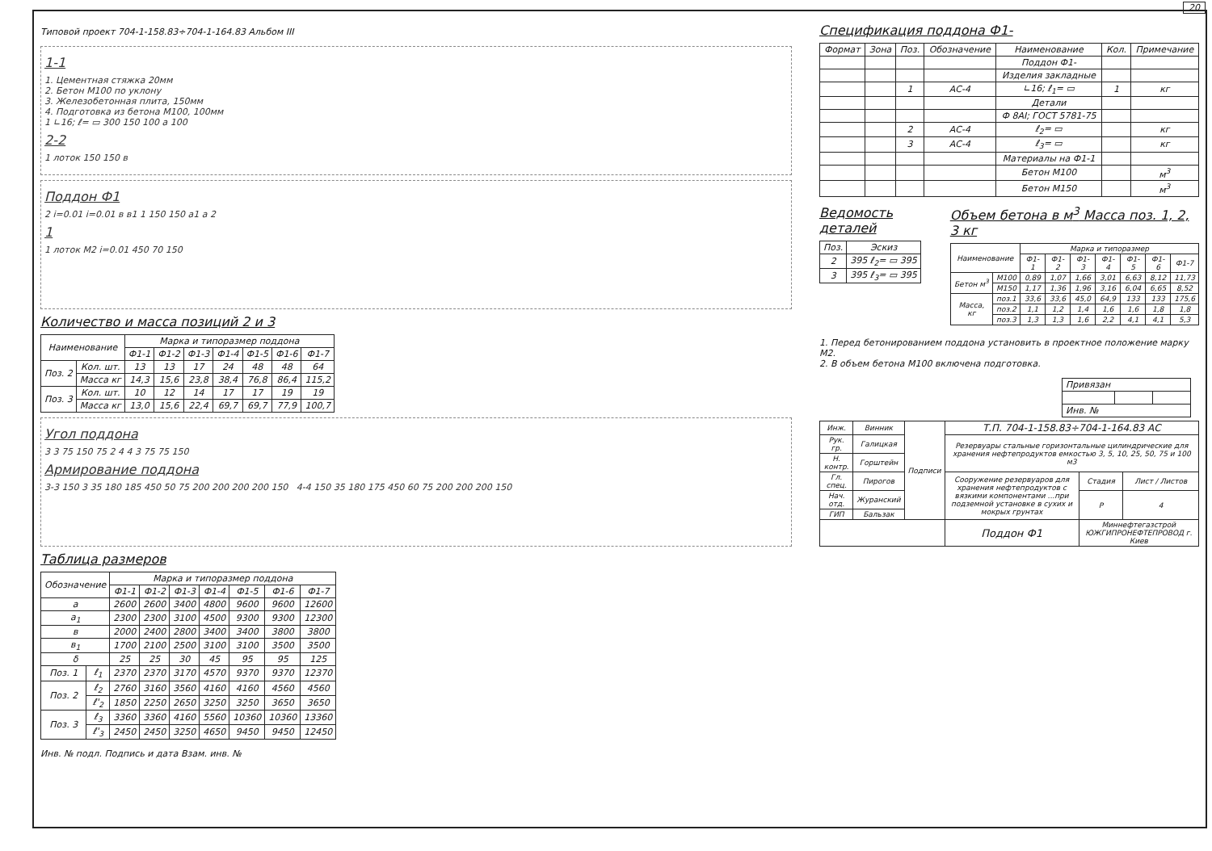20
Типовой проект 704-1-158.83÷704-1-164.83 Альбом III
1-1
1. Цементная стяжка 20мм
2. Бетон М100 по уклону
3. Железобетонная плита, 150мм
4. Подготовка из бетона М100, 100мм
1 ∟16; ℓ= ▭ 300 150 100 a 100
2-2
1 лоток 150 150 в
Поддон Ф1
2 i=0.01 i=0.01 в в1 1 150 150 a1 a 2
1
1 лоток М2 i=0.01 450 70 150
Количество и масса позиций 2 и 3
| Наименование | | Марка и типоразмер поддона | | | | | | |
| --- | --- | --- | --- | --- | --- | --- | --- | --- |
| | | Ф1-1 | Ф1-2 | Ф1-3 | Ф1-4 | Ф1-5 | Ф1-6 | Ф1-7 |
| Поз. 2 | Кол. шт. | 13 | 13 | 17 | 24 | 48 | 48 | 64 |
| | Масса кг | 14,3 | 15,6 | 23,8 | 38,4 | 76,8 | 86,4 | 115,2 |
| Поз. 3 | Кол. шт. | 10 | 12 | 14 | 17 | 17 | 19 | 19 |
| | Масса кг | 13,0 | 15,6 | 22,4 | 69,7 | 69,7 | 77,9 | 100,7 |
Угол поддона
3 3 75 150 75 2 4 4 3 75 75 150
Армирование поддона
3-3 150 3 35 180 185 450 50 75 200 200 200 200 150 4-4 150 35 180 175 450 60 75 200 200 200 150
Таблица размеров
| Обозначение | | Марка и типоразмер поддона | | | | | | |
| --- | --- | --- | --- | --- | --- | --- | --- | --- |
| | | Ф1-1 | Ф1-2 | Ф1-3 | Ф1-4 | Ф1-5 | Ф1-6 | Ф1-7 |
| a | | 2600 | 2600 | 3400 | 4800 | 9600 | 9600 | 12600 |
| a<sub>1</sub> | | 2300 | 2300 | 3100 | 4500 | 9300 | 9300 | 12300 |
| в | | 2000 | 2400 | 2800 | 3400 | 3400 | 3800 | 3800 |
| в<sub>1</sub> | | 1700 | 2100 | 2500 | 3100 | 3100 | 3500 | 3500 |
| δ | | 25 | 25 | 30 | 45 | 95 | 95 | 125 |
| Поз. 1 | ℓ<sub>1</sub> | 2370 | 2370 | 3170 | 4570 | 9370 | 9370 | 12370 |
| Поз. 2 | ℓ<sub>2</sub> | 2760 | 3160 | 3560 | 4160 | 4160 | 4560 | 4560 |
| | ℓ'<sub>2</sub> | 1850 | 2250 | 2650 | 3250 | 3250 | 3650 | 3650 |
| Поз. 3 | ℓ<sub>3</sub> | 3360 | 3360 | 4160 | 5560 | 10360 | 10360 | 13360 |
| | ℓ'<sub>3</sub> | 2450 | 2450 | 3250 | 4650 | 9450 | 9450 | 12450 |
Инв. № подл. Подпись и дата Взам. инв. №
Спецификация поддона Ф1-
| Формат | Зона | Поз. | Обозначение | Наименование | Кол. | Примечание |
| --- | --- | --- | --- | --- | --- | --- |
| | | | | Поддон Ф1- | | |
| | | | | Изделия закладные | | |
| | | 1 | АС-4 | ∟16; ℓ<sub>1</sub>= ▭ | 1 | кг |
| | | | | Детали | | |
| | | | | Ф 8АI; ГОСТ 5781-75 | | |
| | | 2 | АС-4 | ℓ<sub>2</sub>= ▭ | | кг |
| | | 3 | АС-4 | ℓ<sub>3</sub>= ▭ | | кг |
| | | | | Материалы на Ф1-1 | | |
| | | | | Бетон М100 | | м<sup>3</sup> |
| | | | | Бетон М150 | | м<sup>3</sup> |
Ведомость деталей
| Поз. | Эскиз |
| --- | --- |
| 2 | 395 ℓ<sub>2</sub>= ▭ 395 |
| 3 | 395 ℓ<sub>3</sub>= ▭ 395 |
Объем бетона в м<sup>3</sup> Масса поз. 1, 2, 3 кг
| Наименование | | Марка и типоразмер | | | | | | |
| --- | --- | --- | --- | --- | --- | --- | --- | --- |
| | | Ф1-1 | Ф1-2 | Ф1-3 | Ф1-4 | Ф1-5 | Ф1-6 | Ф1-7 |
| Бетон м<sup>3</sup> | М100 | 0,89 | 1,07 | 1,66 | 3,01 | 6,63 | 8,12 | 11,73 |
| | М150 | 1,17 | 1,36 | 1,96 | 3,16 | 6,04 | 6,65 | 8,52 |
| Масса, кг | поз.1 | 33,6 | 33,6 | 45,0 | 64,9 | 133 | 133 | 175,6 |
| | поз.2 | 1,1 | 1,2 | 1,4 | 1,6 | 1,6 | 1,8 | 1,8 |
| | поз.3 | 1,3 | 1,3 | 1,6 | 2,2 | 4,1 | 4,1 | 5,3 |
1. Перед бетонированием поддона установить в проектное положение марку М2.
2. В объем бетона М100 включена подготовка.
| Привязан | | |
| Инв. № | | |
| Инж. | Винник | Подписи | Т.П. 704-1-158.83÷704-1-164.83 АС | | |
| Рук. гр. | Галицкая | | Резервуары стальные горизонтальные цилиндрические для хранения нефтепродуктов емкостью 3, 5, 10, 25, 50, 75 и 100 м3 | | |
| Н. контр. | Горштейн | | | | |
| Гл. спец. | Пирогов | | Сооружение резервуаров для хранения нефтепродуктов с вязкими компонентами ...при подземной установке в сухих и мокрых грунтах | Стадия | Лист / Листов |
| Нач. отд. | Журанский | | | Р | 4 |
| ГИП | Бальзак | | | | |
| | | | Поддон Ф1 | Миннефтегазстрой ЮЖГИПРОНЕФТЕПРОВОД г. Киев | |